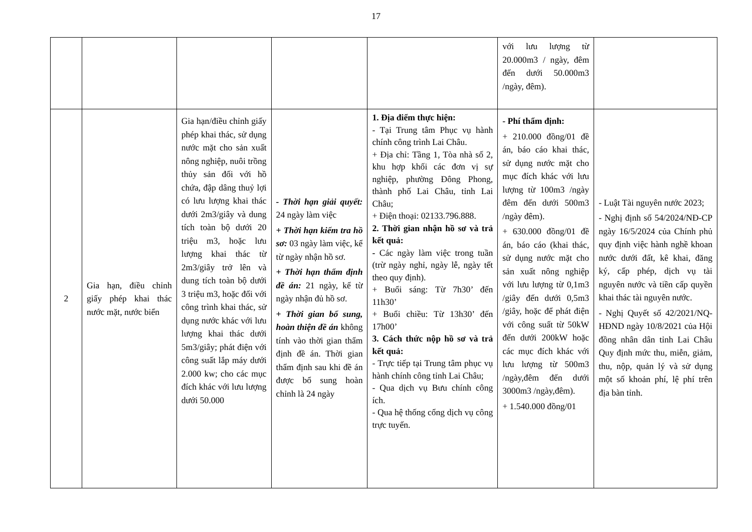17
| | | | | | với lưu lượng từ 20.000m3 / ngày, đêm đến dưới 50.000m3 /ngày, đêm). | |
| 2 | Gia hạn, điều chỉnh giấy phép khai thác nước mặt, nước biển | Gia hạn/điều chỉnh giấy phép khai thác, sử dụng nước mặt cho sản xuất nông nghiệp, nuôi trồng thủy sản đối với hồ chứa, đập dâng thuỷ lợi có lưu lượng khai thác dưới 2m3/giây và dung tích toàn bộ dưới 20 triệu m3, hoặc lưu lượng khai thác từ 2m3/giây trở lên và dung tích toàn bộ dưới 3 triệu m3, hoặc đối với công trình khai thác, sử dụng nước khác với lưu lượng khai thác dưới 5m3/giây; phát điện với công suất lắp máy dưới 2.000 kw; cho các mục đích khác với lưu lượng dưới 50.000 | - Thời hạn giải quyết: 24 ngày làm việc + Thời hạn kiểm tra hồ sơ: 03 ngày làm việc, kể từ ngày nhận hồ sơ. + Thời hạn thẩm định đề án: 21 ngày, kể từ ngày nhận đủ hồ sơ. + Thời gian bổ sung, hoàn thiện đề án không tính vào thời gian thẩm định đề án. Thời gian thẩm định sau khi đề án được bổ sung hoàn chỉnh là 24 ngày | 1. Địa điểm thực hiện: - Tại Trung tâm Phục vụ hành chính công trình Lai Châu. + Địa chỉ: Tầng 1, Tòa nhà số 2, khu hợp khối các đơn vị sự nghiệp, phường Đông Phong, thành phố Lai Châu, tỉnh Lai Châu; + Điện thoại: 02133.796.888. 2. Thời gian nhận hồ sơ và trả kết quả: - Các ngày làm việc trong tuần (trừ ngày nghỉ, ngày lễ, ngày tết theo quy định). + Buổi sáng: Từ 7h30’ đến 11h30’ + Buổi chiều: Từ 13h30’ đến 17h00’ 3. Cách thức nộp hồ sơ và trả kết quả: - Trực tiếp tại Trung tâm phục vụ hành chính công tỉnh Lai Châu; - Qua dịch vụ Bưu chính công ích. - Qua hệ thống cổng dịch vụ công trực tuyến. | - Phí thẩm định: + 210.000 đồng/01 đề án, báo cáo khai thác, sử dụng nước mặt cho mục đích khác với lưu lượng từ 100m3 /ngày đêm đến dưới 500m3 /ngày đêm). + 630.000 đồng/01 đề án, báo cáo (khai thác, sử dụng nước mặt cho sản xuất nông nghiệp với lưu lượng từ 0,1m3 /giây đến dưới 0,5m3 /giây, hoặc để phát điện với công suất từ 50kW đến dưới 200kW hoặc các mục đích khác với lưu lượng từ 500m3 /ngày,đêm đến dưới 3000m3 /ngày,đêm). + 1.540.000 đồng/01 | - Luật Tài nguyên nước 2023; - Nghị định số 54/2024/NĐ-CP ngày 16/5/2024 của Chính phủ quy định việc hành nghề khoan nước dưới đất, kê khai, đăng ký, cấp phép, dịch vụ tài nguyên nước và tiền cấp quyền khai thác tài nguyên nước. - Nghị Quyết số 42/2021/NQ-HĐND ngày 10/8/2021 của Hội đồng nhân dân tỉnh Lai Châu Quy định mức thu, miễn, giảm, thu, nộp, quản lý và sử dụng một số khoản phí, lệ phí trên địa bàn tỉnh. |